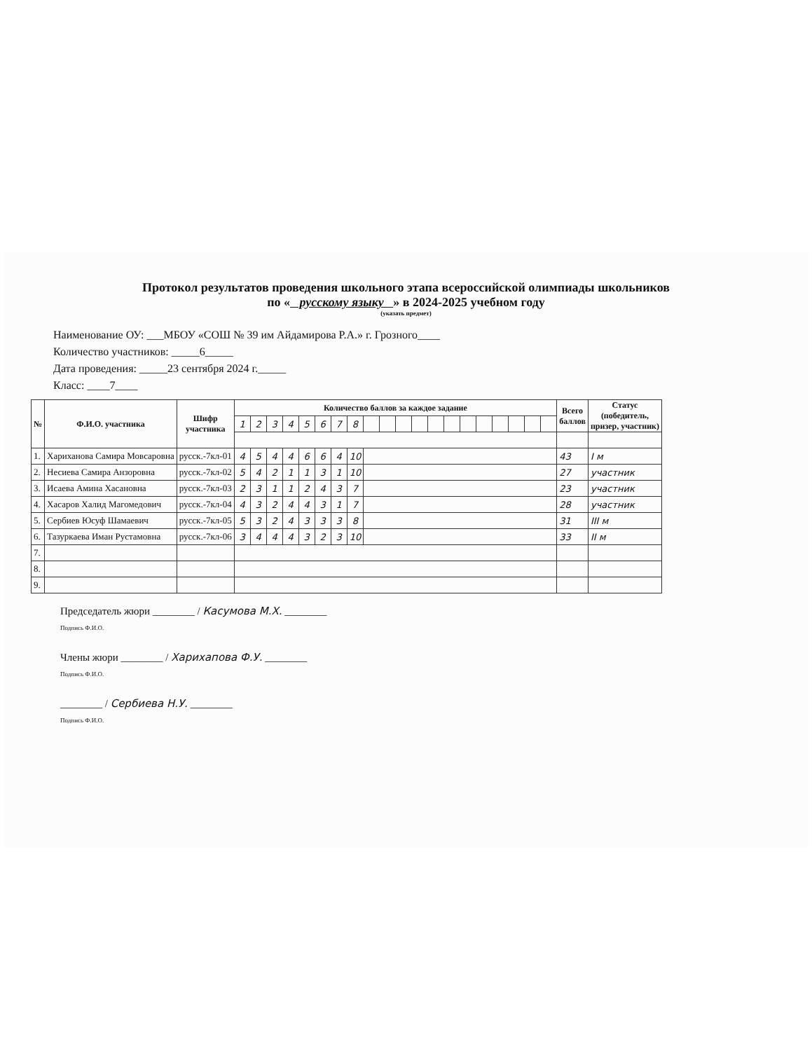Протокол результатов проведения школьного этапа всероссийской олимпиады школьников
по « русскому языку » в 2024-2025 учебном году
(указать предмет)
Наименование ОУ: ___МБОУ «СОШ № 39 им Айдамирова Р.А.» г. Грозного____
Количество участников: _____6_____
Дата проведения: _____23 сентября 2024 г._____
Класс: ____7____
| № | Ф.И.О. участника | Шифр участника | Количество баллов за каждое задание | | | | | | | | | | | | | | | | | | | | Всего баллов | Статус (победитель, призер, участник) |
| --- | --- | --- | --- | --- | --- | --- | --- | --- | --- | --- | --- | --- | --- | --- | --- | --- | --- | --- | --- | --- | --- | --- | --- | --- |
| | | | 1 | 2 | 3 | 4 | 5 | 6 | 7 | 8 | | | | | | | | | | | | | | |
| 1. | Хариханова Самира Мовсаровна | русск.-7кл-01 | 4 | 5 | 4 | 4 | 6 | 6 | 4 | 10 | | | | | | | | | | | | | 43 | I м |
| 2. | Несиева Самира Анзоровна | русск.-7кл-02 | 5 | 4 | 2 | 1 | 1 | 3 | 1 | 10 | | | | | | | | | | | | | 27 | участник |
| 3. | Исаева Амина Хасановна | русск.-7кл-03 | 2 | 3 | 1 | 1 | 2 | 4 | 3 | 7 | | | | | | | | | | | | | 23 | участник |
| 4. | Хасаров Халид Магомедович | русск.-7кл-04 | 4 | 3 | 2 | 4 | 4 | 3 | 1 | 7 | | | | | | | | | | | | | 28 | участник |
| 5. | Сербиев Юсуф Шамаевич | русск.-7кл-05 | 5 | 3 | 2 | 4 | 3 | 3 | 3 | 8 | | | | | | | | | | | | | 31 | III м |
| 6. | Тазуркаева Иман Рустамовна | русск.-7кл-06 | 3 | 4 | 4 | 4 | 3 | 2 | 3 | 10 | | | | | | | | | | | | | 33 | II м |
| 7. | | | | | | | | | | | | | | | | | | | | | | | | |
| 8. | | | | | | | | | | | | | | | | | | | | | | | | |
| 9. | | | | | | | | | | | | | | | | | | | | | | | | |
Председатель жюри ________ / Касумова М.Х. ________
Подпись Ф.И.О.
Члены жюри ________ / Харихапова Ф.У. ________
Подпись Ф.И.О.
________ / Сербиева Н.У. ________
Подпись Ф.И.О.